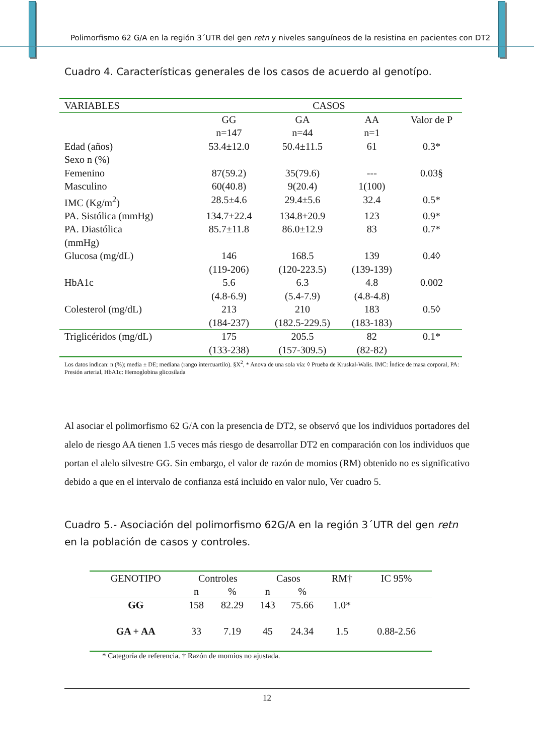Polimorfismo 62 G/A en la región 3´UTR del gen retn y niveles sanguíneos de la resistina en pacientes con DT2
Cuadro 4. Características generales de los casos de acuerdo al genotípo.
| VARIABLES | CASOS | | | |
| | GG n=147 | GA n=44 | AA n=1 | Valor de P |
| Edad (años) | 53.4±12.0 | 50.4±11.5 | 61 | 0.3* |
| Sexo n (%) | | | | |
| Femenino | 87(59.2) | 35(79.6) | --- | 0.03§ |
| Masculino | 60(40.8) | 9(20.4) | 1(100) | |
| IMC (Kg/m<sup>2</sup>) | 28.5±4.6 | 29.4±5.6 | 32.4 | 0.5* |
| PA. Sistólica (mmHg) | 134.7±22.4 | 134.8±20.9 | 123 | 0.9* |
| PA. Diastólica (mmHg) | 85.7±11.8 | 86.0±12.9 | 83 | 0.7* |
| Glucosa (mg/dL) | 146 (119-206) | 168.5 (120-223.5) | 139 (139-139) | 0.4◊ |
| HbA1c | 5.6 (4.8-6.9) | 6.3 (5.4-7.9) | 4.8 (4.8-4.8) | 0.002 |
| Colesterol (mg/dL) | 213 (184-237) | 210 (182.5-229.5) | 183 (183-183) | 0.5◊ |
| Triglicéridos (mg/dL) | 175 (133-238) | 205.5 (157-309.5) | 82 (82-82) | 0.1* |
Los datos indican: n (%); media ± DE; mediana (rango intercuartilo). §X<sup>2</sup>, * Anova de una sola vía: ◊ Prueba de Kruskal-Walis. IMC: Índice de masa corporal, PA: Presión arterial, HbA1c: Hemoglobina glicosilada
Al asociar el polimorfismo 62 G/A con la presencia de DT2, se observó que los individuos portadores del alelo de riesgo AA tienen 1.5 veces más riesgo de desarrollar DT2 en comparación con los individuos que portan el alelo silvestre GG. Sin embargo, el valor de razón de momios (RM) obtenido no es significativo debido a que en el intervalo de confianza está incluido en valor nulo, Ver cuadro 5.
Cuadro 5.- Asociación del polimorfismo 62G/A en la región 3´UTR del gen retn en la población de casos y controles.
| GENOTIPO | Controles | | Casos | | RM† | IC 95% |
| | n | % | n | % | | |
| GG | 158 | 82.29 | 143 | 75.66 | 1.0* | |
| GA + AA | 33 | 7.19 | 45 | 24.34 | 1.5 | 0.88-2.56 |
* Categoría de referencia. † Razón de momios no ajustada.
12